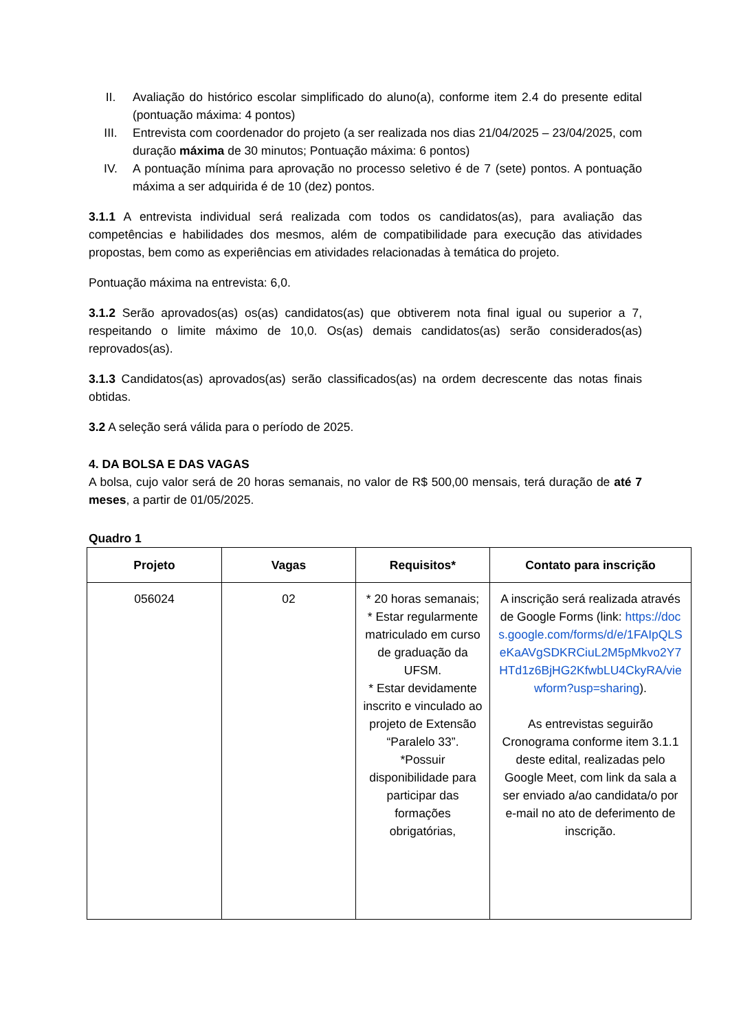II. Avaliação do histórico escolar simplificado do aluno(a), conforme item 2.4 do presente edital (pontuação máxima: 4 pontos)
III. Entrevista com coordenador do projeto (a ser realizada nos dias 21/04/2025 – 23/04/2025, com duração máxima de 30 minutos; Pontuação máxima: 6 pontos)
IV. A pontuação mínima para aprovação no processo seletivo é de 7 (sete) pontos. A pontuação máxima a ser adquirida é de 10 (dez) pontos.
3.1.1 A entrevista individual será realizada com todos os candidatos(as), para avaliação das competências e habilidades dos mesmos, além de compatibilidade para execução das atividades propostas, bem como as experiências em atividades relacionadas à temática do projeto.
Pontuação máxima na entrevista: 6,0.
3.1.2 Serão aprovados(as) os(as) candidatos(as) que obtiverem nota final igual ou superior a 7, respeitando o limite máximo de 10,0. Os(as) demais candidatos(as) serão considerados(as) reprovados(as).
3.1.3 Candidatos(as) aprovados(as) serão classificados(as) na ordem decrescente das notas finais obtidas.
3.2 A seleção será válida para o período de 2025.
4. DA BOLSA E DAS VAGAS
A bolsa, cujo valor será de 20 horas semanais, no valor de R$ 500,00 mensais, terá duração de até 7 meses, a partir de 01/05/2025.
Quadro 1
| Projeto | Vagas | Requisitos* | Contato para inscrição |
| --- | --- | --- | --- |
| 056024 | 02 | * 20 horas semanais; * Estar regularmente matriculado em curso de graduação da UFSM. * Estar devidamente inscrito e vinculado ao projeto de Extensão “Paralelo 33”. *Possuir disponibilidade para participar das formações obrigatórias, | A inscrição será realizada através de Google Forms (link: https://docs.google.com/forms/d/e/1FAIpQLSeKaAVgSDKRCiuL2M5pMkvo2Y7HTd1z6BjHG2KfwbLU4CkyRA/viewform?usp=sharing ). As entrevistas seguirão Cronograma conforme item 3.1.1 deste edital, realizadas pelo Google Meet, com link da sala a ser enviado a/ao candidata/o por e-mail no ato de deferimento de inscrição. |